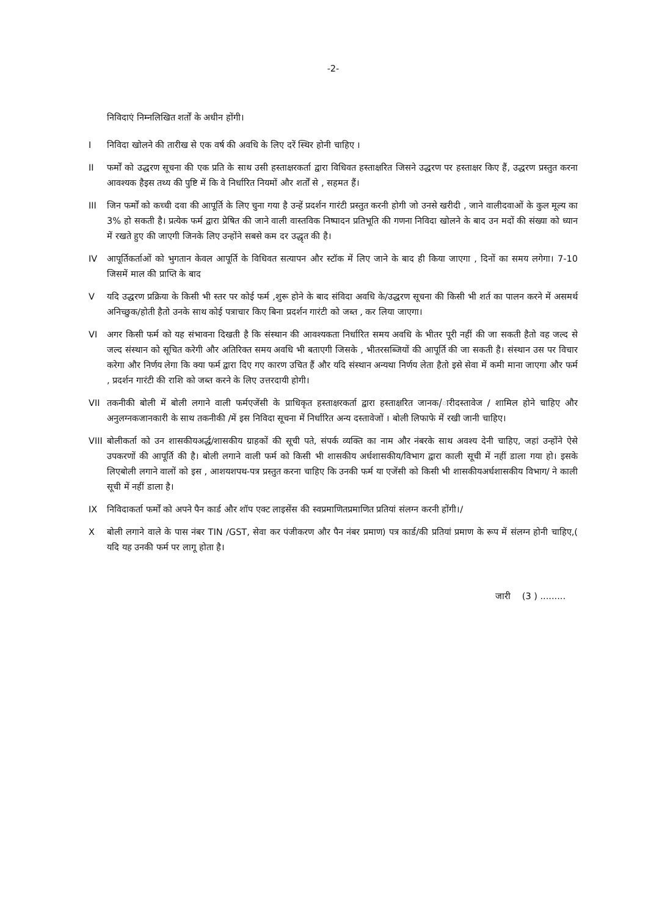-2-
निविदाएं निम्नलिखित शर्तों के अधीन होंगी।
I निविदा खोलने की तारीख से एक वर्ष की अवधि के लिए दरें स्थिर होनी चाहिए ।
II फर्मों को उद्धरण सूचना की एक प्रति के साथ उसी हस्ताक्षरकर्ता द्वारा विधिवत हस्ताक्षरित जिसने उद्धरण पर हस्ताक्षर किए हैं, उद्धरण प्रस्तुत करना आवश्यक हैइस तथ्य की पुष्टि में कि वे निर्धारित नियमों और शर्तों से , सहमत हैं।
III जिन फर्मों को कच्ची दवा की आपूर्ति के लिए चुना गया है उन्हें प्रदर्शन गारंटी प्रस्तुत करनी होगी जो उनसे खरीदी , जाने वालीदवाओं के कुल मूल्य का 3% हो सकती है। प्रत्येक फर्म द्वारा प्रेषित की जाने वाली वास्तविक निष्पादन प्रतिभूति की गणना निविदा खोलने के बाद उन मदों की संख्या को ध्यान में रखते हुए की जाएगी जिनके लिए उन्होंने सबसे कम दर उद्धृत की है।
IV आपूर्तिकर्ताओं को भुगतान केवल आपूर्ति के विधिवत सत्यापन और स्टॉक में लिए जाने के बाद ही किया जाएगा , दिनों का समय लगेगा। 7-10 जिसमें माल की प्राप्ति के बाद
V यदि उद्धरण प्रक्रिया के किसी भी स्तर पर कोई फर्म ,शुरू होने के बाद संविदा अवधि के/उद्धरण सूचना की किसी भी शर्त का पालन करने में असमर्थ अनिच्छुक/होती हैतो उनके साथ कोई पत्राचार किए बिना प्रदर्शन गारंटी को जब्त , कर लिया जाएगा।
VI अगर किसी फर्म को यह संभावना दिखती है कि संस्थान की आवश्यकता निर्धारित समय अवधि के भीतर पूरी नहीं की जा सकती हैतो वह जल्द से जल्द संस्थान को सूचित करेगी और अतिरिक्त समय अवधि भी बताएगी जिसके , भीतरसब्जियों की आपूर्ति की जा सकती है। संस्थान उस पर विचार करेगा और निर्णय लेगा कि क्या फर्म द्वारा दिए गए कारण उचित हैं और यदि संस्थान अन्यथा निर्णय लेता हैतो इसे सेवा में कमी माना जाएगा और फर्म , प्रदर्शन गारंटी की राशि को जब्त करने के लिए उत्तरदायी होगी।
VII तकनीकी बोली में बोली लगाने वाली फर्मएजेंसी के प्राधिकृत हस्ताक्षरकर्ता द्वारा हस्ताक्षरित जानक/ारीदस्तावेज / शामिल होने चाहिए और अनुलग्नकजानकारी के साथ तकनीकी /में इस निविदा सूचना में निर्धारित अन्य दस्तावेजों । बोली लिफाफे में रखी जानी चाहिए।
VIII
बोलीकर्ता को उन शासकीयअर्द्ध/शासकीय ग्राहकों की सूची पते, संपर्क व्यक्ति का नाम और नंबरके साथ अवश्य देनी चाहिए, जहां उन्होंने ऐसे उपकरणों की आपूर्ति की है। बोली लगाने वाली फर्म को किसी भी शासकीय अर्धशासकीय/विभाग द्वारा काली सूची में नहीं डाला गया हो। इसके लिएबोली लगाने वालों को इस , आशयशपथ-पत्र प्रस्तुत करना चाहिए कि उनकी फर्म या एजेंसी को किसी भी शासकीयअर्धशासकीय विभाग/ ने काली सूची में नहीं डाला है।
IX निविदाकर्ता फर्मों को अपने पैन कार्ड और शॉप एक्ट लाइसेंस की स्वप्रमाणितप्रमाणित प्रतियां संलग्न करनी होंगी।/
X बोली लगाने वाले के पास नंबर TIN /GST, सेवा कर पंजीकरण और पैन नंबर प्रमाण) पत्र कार्ड/की प्रतियां प्रमाण के रूप में संलग्न होनी चाहिए,( यदि यह उनकी फर्म पर लागू होता है।
जारी (3 ) .........